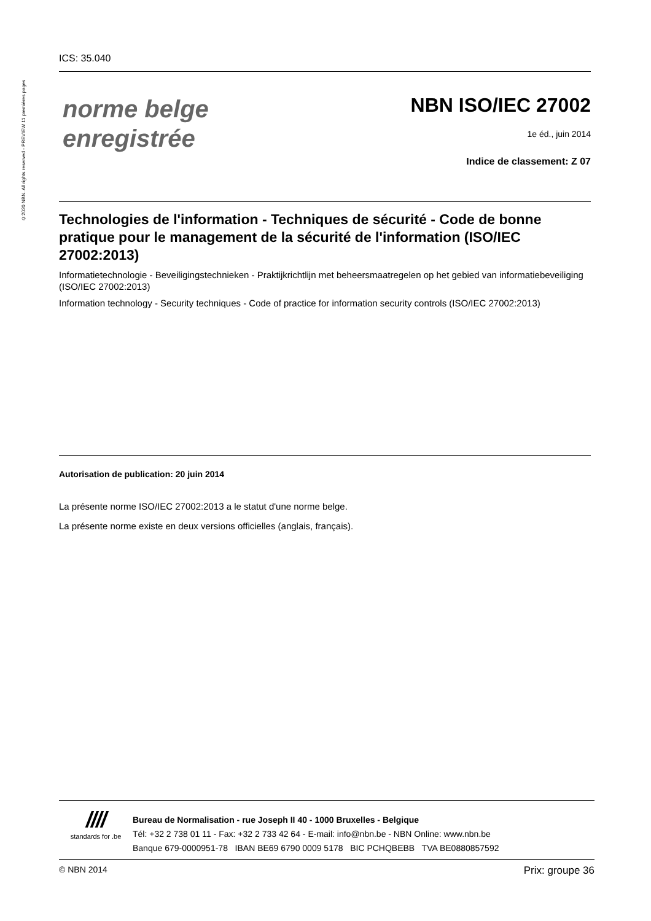©2020 NBN. All rights reserved - PREVIEW 11 premières pages
ICS: 35.040
norme belge
enregistrée
NBN ISO/IEC 27002
1e éd., juin 2014
Indice de classement: Z 07
Technologies de l'information - Techniques de sécurité - Code de bonne pratique pour le management de la sécurité de l'information (ISO/IEC 27002:2013)
Informatietechnologie - Beveiligingstechnieken - Praktijkrichtlijn met beheersmaatregelen op het gebied van informatiebeveiliging (ISO/IEC 27002:2013)
Information technology - Security techniques - Code of practice for information security controls (ISO/IEC 27002:2013)
Autorisation de publication: 20 juin 2014
La présente norme ISO/IEC 27002:2013 a le statut d'une norme belge.
La présente norme existe en deux versions officielles (anglais, français).
////
standards for .be
Bureau de Normalisation - rue Joseph II 40 - 1000 Bruxelles - Belgique
Tél: +32 2 738 01 11 - Fax: +32 2 733 42 64 - E-mail: info@nbn.be - NBN Online: www.nbn.be
Banque 679-0000951-78 IBAN BE69 6790 0009 5178 BIC PCHQBEBB TVA BE0880857592
© NBN 2014 Prix: groupe 36